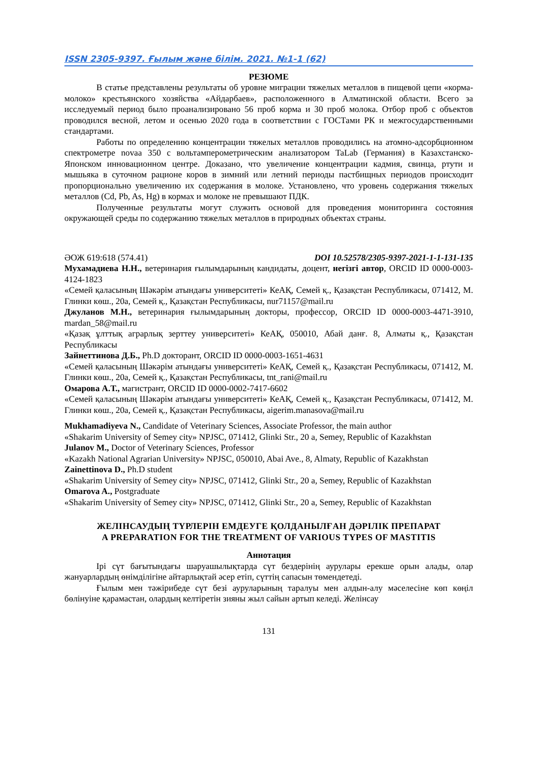ISSN 2305-9397. Ғылым және білім. 2021. №1-1 (62)
РЕЗЮМЕ
В статье представлены результаты об уровне миграции тяжелых металлов в пищевой цепи «корма-молоко» крестьянского хозяйства «Айдарбаев», расположенного в Алматинской области. Всего за исследуемый период было проанализировано 56 проб корма и 30 проб молока. Отбор проб с объектов проводился весной, летом и осенью 2020 года в соответствии с ГОСТами РК и межгосударственными стандартами.
Работы по определению концентрации тяжелых металлов проводились на атомно-адсорбционном спектрометре novaa 350 с вольтамперометрическим анализатором TaLab (Германия) в Казахстанско-Японском инновационном центре. Доказано, что увеличение концентрации кадмия, свинца, ртути и мышьяка в суточном рационе коров в зимний или летний периоды пастбищных периодов происходит пропорционально увеличению их содержания в молоке. Установлено, что уровень содержания тяжелых металлов (Cd, Pb, As, Hg) в кормах и молоке не превышают ПДК.
Полученные результаты могут служить основой для проведения мониторинга состояния окружающей среды по содержанию тяжелых металлов в природных объектах страны.
ӘОЖ 619:618 (574.41) DOI 10.52578/2305-9397-2021-1-1-131-135
Мухамадиева Н.Н., ветеринария ғылымдарының кандидаты, доцент, негізгі автор, ORCID ID 0000-0003-4124-1823
«Семей қаласының Шәкәрім атындағы университеті» КеАҚ, Семей қ., Қазақстан Республикасы, 071412, М. Глинки көш., 20а, Семей қ., Қазақстан Республикасы, nur71157@mail.ru
Джуланов М.Н., ветеринария ғылымдарының докторы, профессор, ORCID ID 0000-0003-4471-3910, mardan_58@mail.ru
«Қазақ ұлттық аграрлық зерттеу университеті» КеАҚ, 050010, Абай данғ. 8, Алматы қ., Қазақстан Республикасы
Зайнеттинова Д.Б., Ph.D докторант, ORCID ID 0000-0003-1651-4631
«Семей қаласының Шәкәрім атындағы университеті» КеАҚ, Семей қ., Қазақстан Республикасы, 071412, М. Глинки көш., 20а, Семей қ., Қазақстан Республикасы, tnt_rani@mail.ru
Омарова А.Т., магистрант, ORCID ID 0000-0002-7417-6602
«Семей қаласының Шәкәрім атындағы университеті» КеАҚ, Семей қ., Қазақстан Республикасы, 071412, М. Глинки көш., 20а, Семей қ., Қазақстан Республикасы, aigerim.manasova@mail.ru
Mukhamadiyeva N., Candidate of Veterinary Sciences, Associate Professor, the main author
«Shakarim University of Semey city» NPJSC, 071412, Glinki Str., 20 a, Semey, Republic of Kazakhstan
Julanov M., Doctor of Veterinary Sciences, Professor
«Kazakh National Agrarian University» NPJSC, 050010, Abai Ave., 8, Almaty, Republic of Kazakhstan
Zainettinova D., Ph.D student
«Shakarim University of Semey city» NPJSC, 071412, Glinki Str., 20 a, Semey, Republic of Kazakhstan
Omarova A., Postgraduate
«Shakarim University of Semey city» NPJSC, 071412, Glinki Str., 20 a, Semey, Republic of Kazakhstan
ЖЕЛІНСАУДЫҢ ТҮРЛЕРІН ЕМДЕУГЕ ҚОЛДАНЫЛҒАН ДӘРІЛІК ПРЕПАРАТ
A PREPARATION FOR THE TREATMENT OF VARIOUS TYPES OF MASTITIS
Аннотация
Ірі сүт бағытындағы шаруашылықтарда сүт бездерінің аурулары ерекше орын алады, олар жануарлардың өнімділігіне айтарлықтай әсер етіп, сүттің сапасын төмендетеді.
Ғылым мен тәжірибеде сүт безі ауруларының таралуы мен алдын-алу мәселесіне көп көңіл бөлінуіне қарамастан, олардың келтіретін зияны жыл сайын артып келеді. Желінсау
131